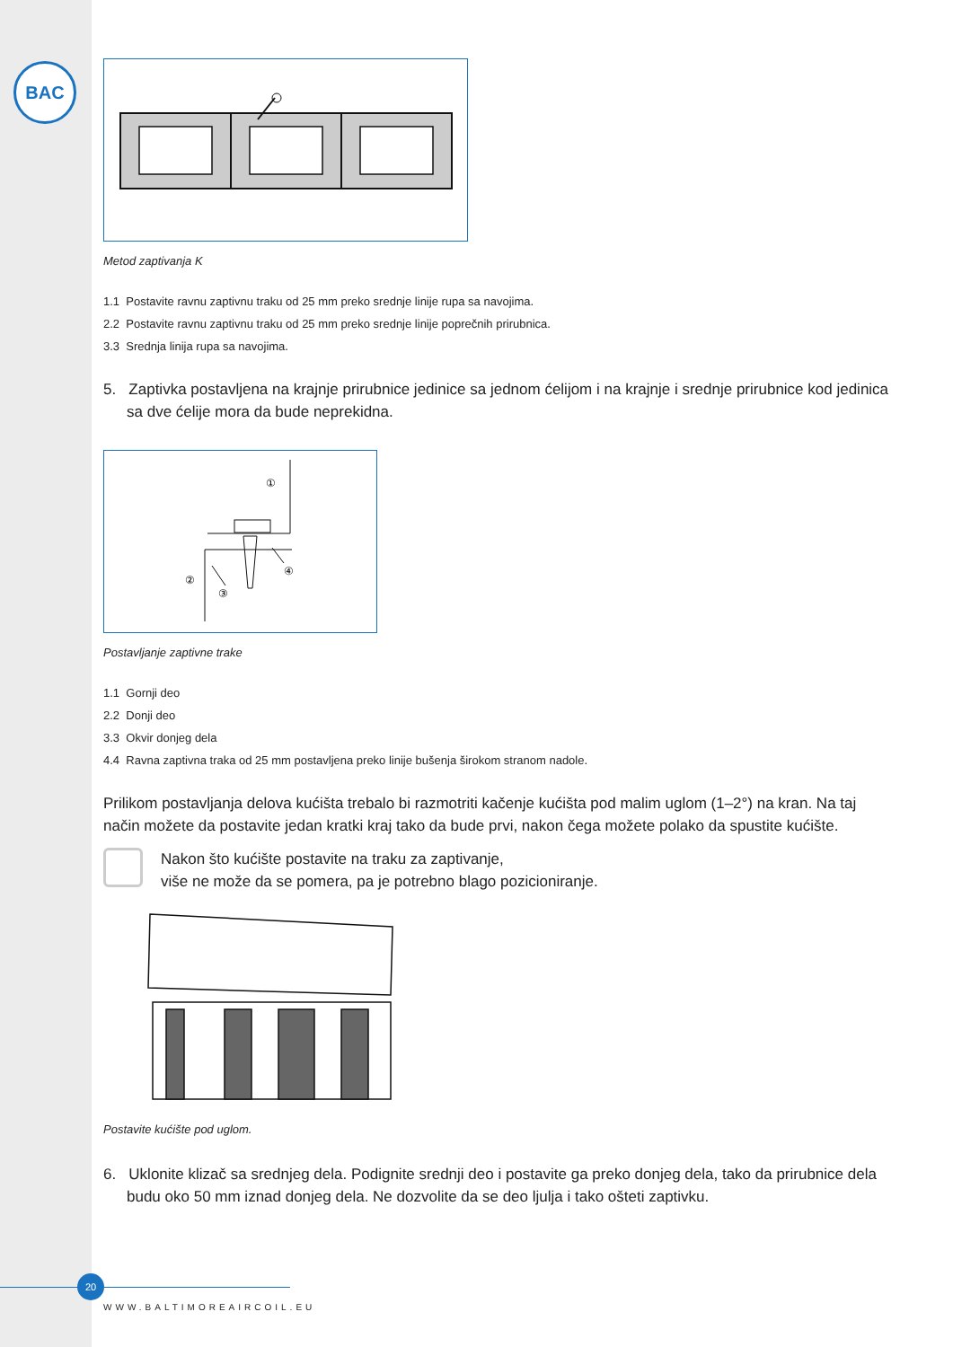BAC
Metod zaptivanja K
1.1 Postavite ravnu zaptivnu traku od 25 mm preko srednje linije rupa sa navojima.
2.2 Postavite ravnu zaptivnu traku od 25 mm preko srednje linije poprečnih prirubnica.
3.3 Srednja linija rupa sa navojima.
5. Zaptivka postavljena na krajnje prirubnice jedinice sa jednom ćelijom i na krajnje i srednje prirubnice kod jedinica sa dve ćelije mora da bude neprekidna.
①
②
③
④
Postavljanje zaptivne trake
1.1 Gornji deo
2.2 Donji deo
3.3 Okvir donjeg dela
4.4 Ravna zaptivna traka od 25 mm postavljena preko linije bušenja širokom stranom nadole.
Prilikom postavljanja delova kućišta trebalo bi razmotriti kačenje kućišta pod malim uglom (1–2°) na kran. Na taj način možete da postavite jedan kratki kraj tako da bude prvi, nakon čega možete polako da spustite kućište.
Nakon što kućište postavite na traku za zaptivanje,
više ne može da se pomera, pa je potrebno blago pozicioniranje.
Postavite kućište pod uglom.
6. Uklonite klizač sa srednjeg dela. Podignite srednji deo i postavite ga preko donjeg dela, tako da prirubnice dela budu oko 50 mm iznad donjeg dela. Ne dozvolite da se deo ljulja i tako ošteti zaptivku.
20
WWW.BALTIMOREAIRCOIL.EU